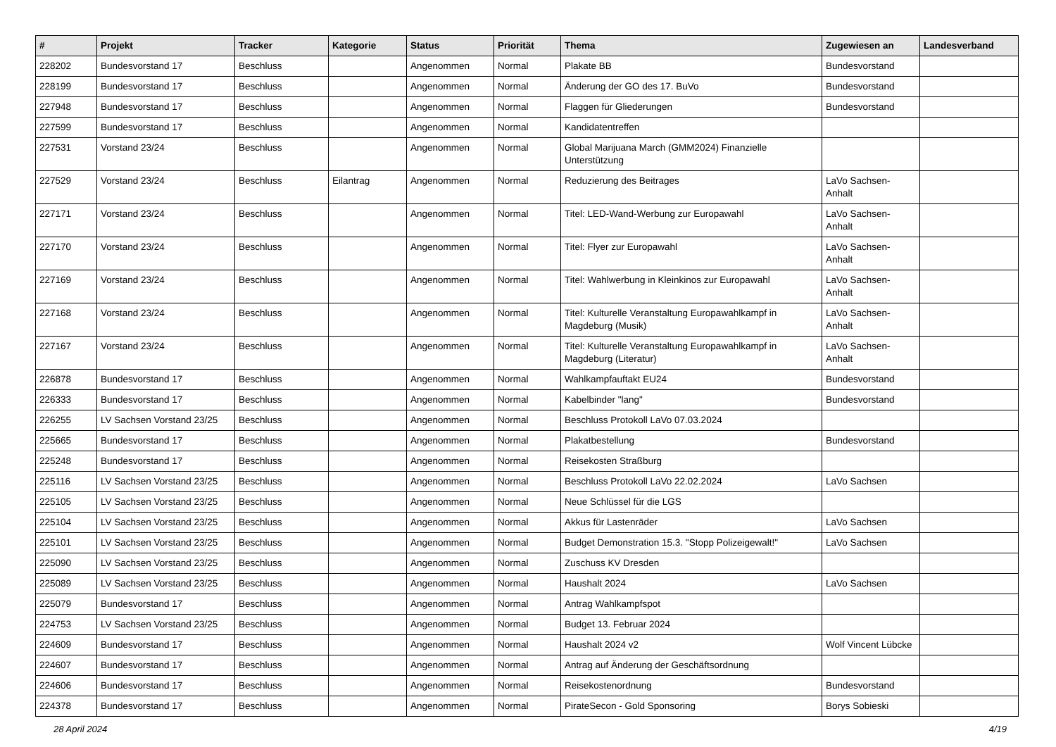| # | Projekt | Tracker | Kategorie | Status | Priorität | Thema | Zugewiesen an | Landesverband |
| --- | --- | --- | --- | --- | --- | --- | --- | --- |
| 228202 | Bundesvorstand 17 | Beschluss | | Angenommen | Normal | Plakate BB | Bundesvorstand | |
| 228199 | Bundesvorstand 17 | Beschluss | | Angenommen | Normal | Änderung der GO des 17. BuVo | Bundesvorstand | |
| 227948 | Bundesvorstand 17 | Beschluss | | Angenommen | Normal | Flaggen für Gliederungen | Bundesvorstand | |
| 227599 | Bundesvorstand 17 | Beschluss | | Angenommen | Normal | Kandidatentreffen | | |
| 227531 | Vorstand 23/24 | Beschluss | | Angenommen | Normal | Global Marijuana March (GMM2024) Finanzielle Unterstützung | | |
| 227529 | Vorstand 23/24 | Beschluss | Eilantrag | Angenommen | Normal | Reduzierung des Beitrages | LaVo Sachsen-Anhalt | |
| 227171 | Vorstand 23/24 | Beschluss | | Angenommen | Normal | Titel: LED-Wand-Werbung zur Europawahl | LaVo Sachsen-Anhalt | |
| 227170 | Vorstand 23/24 | Beschluss | | Angenommen | Normal | Titel: Flyer zur Europawahl | LaVo Sachsen-Anhalt | |
| 227169 | Vorstand 23/24 | Beschluss | | Angenommen | Normal | Titel: Wahlwerbung in Kleinkinos zur Europawahl | LaVo Sachsen-Anhalt | |
| 227168 | Vorstand 23/24 | Beschluss | | Angenommen | Normal | Titel: Kulturelle Veranstaltung Europawahlkampf in Magdeburg (Musik) | LaVo Sachsen-Anhalt | |
| 227167 | Vorstand 23/24 | Beschluss | | Angenommen | Normal | Titel: Kulturelle Veranstaltung Europawahlkampf in Magdeburg (Literatur) | LaVo Sachsen-Anhalt | |
| 226878 | Bundesvorstand 17 | Beschluss | | Angenommen | Normal | Wahlkampfauftakt EU24 | Bundesvorstand | |
| 226333 | Bundesvorstand 17 | Beschluss | | Angenommen | Normal | Kabelbinder "lang" | Bundesvorstand | |
| 226255 | LV Sachsen Vorstand 23/25 | Beschluss | | Angenommen | Normal | Beschluss Protokoll LaVo 07.03.2024 | | |
| 225665 | Bundesvorstand 17 | Beschluss | | Angenommen | Normal | Plakatbestellung | Bundesvorstand | |
| 225248 | Bundesvorstand 17 | Beschluss | | Angenommen | Normal | Reisekosten Straßburg | | |
| 225116 | LV Sachsen Vorstand 23/25 | Beschluss | | Angenommen | Normal | Beschluss Protokoll LaVo 22.02.2024 | LaVo Sachsen | |
| 225105 | LV Sachsen Vorstand 23/25 | Beschluss | | Angenommen | Normal | Neue Schlüssel für die LGS | | |
| 225104 | LV Sachsen Vorstand 23/25 | Beschluss | | Angenommen | Normal | Akkus für Lastenräder | LaVo Sachsen | |
| 225101 | LV Sachsen Vorstand 23/25 | Beschluss | | Angenommen | Normal | Budget Demonstration 15.3. "Stopp Polizeigewalt!" | LaVo Sachsen | |
| 225090 | LV Sachsen Vorstand 23/25 | Beschluss | | Angenommen | Normal | Zuschuss KV Dresden | | |
| 225089 | LV Sachsen Vorstand 23/25 | Beschluss | | Angenommen | Normal | Haushalt 2024 | LaVo Sachsen | |
| 225079 | Bundesvorstand 17 | Beschluss | | Angenommen | Normal | Antrag Wahlkampfspot | | |
| 224753 | LV Sachsen Vorstand 23/25 | Beschluss | | Angenommen | Normal | Budget 13. Februar 2024 | | |
| 224609 | Bundesvorstand 17 | Beschluss | | Angenommen | Normal | Haushalt 2024 v2 | Wolf Vincent Lübcke | |
| 224607 | Bundesvorstand 17 | Beschluss | | Angenommen | Normal | Antrag auf Änderung der Geschäftsordnung | | |
| 224606 | Bundesvorstand 17 | Beschluss | | Angenommen | Normal | Reisekostenordnung | Bundesvorstand | |
| 224378 | Bundesvorstand 17 | Beschluss | | Angenommen | Normal | PirateSecon - Gold Sponsoring | Borys Sobieski | |
28 April 2024 4/19